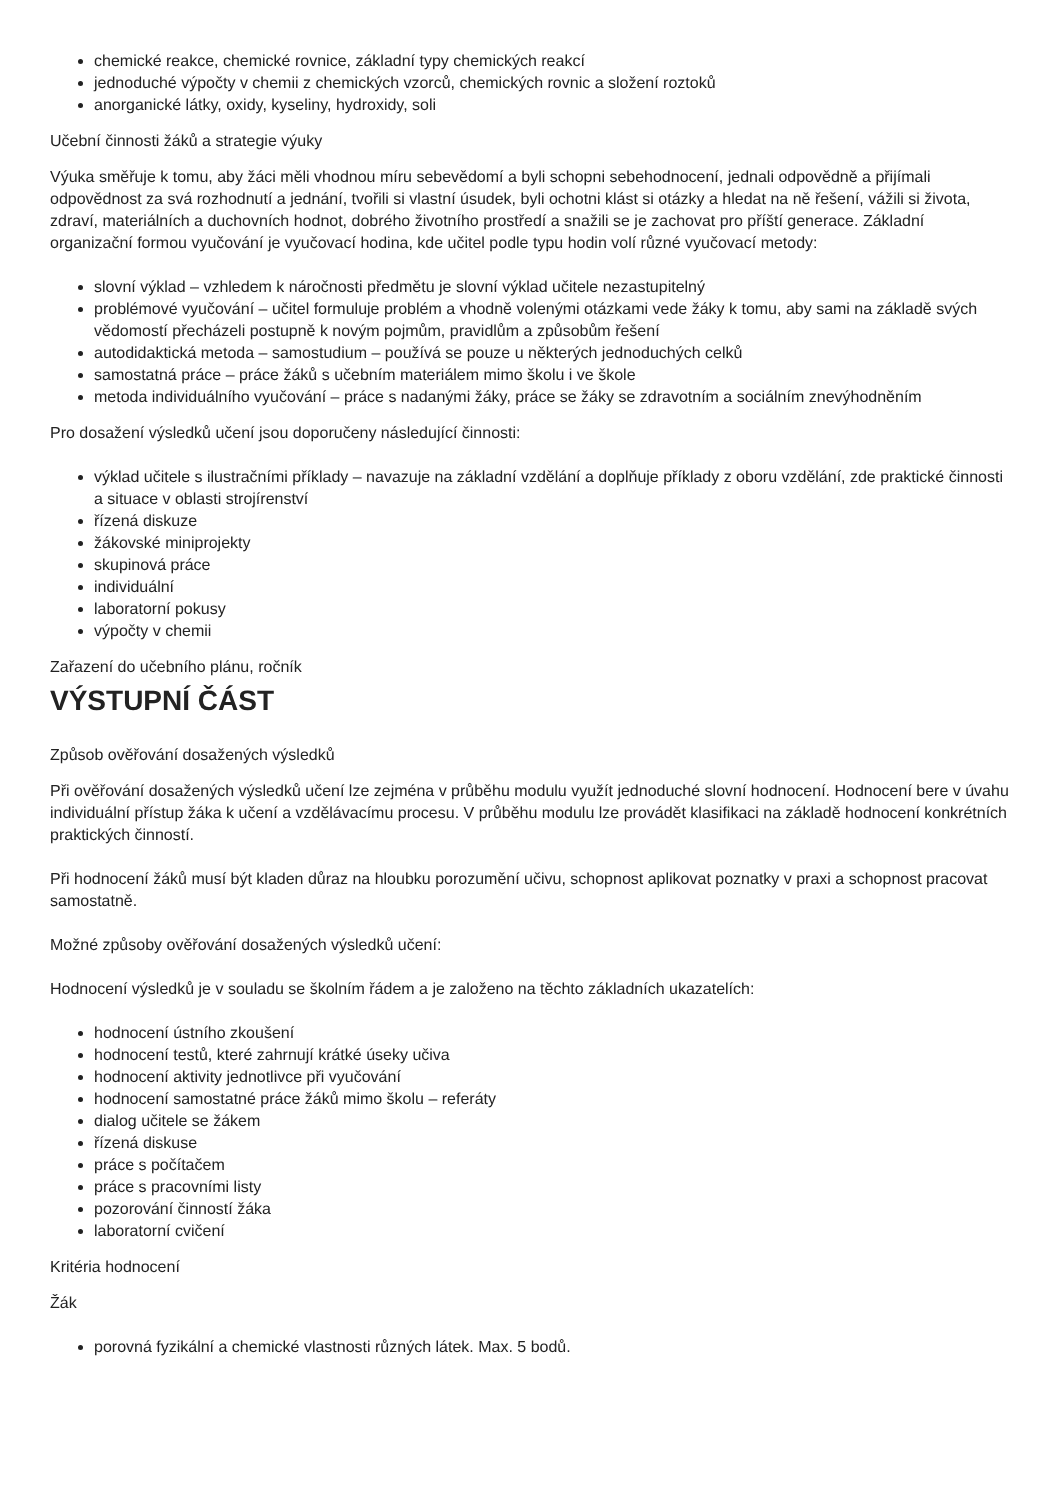chemické reakce, chemické rovnice, základní typy chemických reakcí
jednoduché výpočty v chemii z chemických vzorců, chemických rovnic a složení roztoků
anorganické látky, oxidy, kyseliny, hydroxidy, soli
Učební činnosti žáků a strategie výuky
Výuka směřuje k tomu, aby žáci měli vhodnou míru sebevědomí a byli schopni sebehodnocení, jednali odpovědně a přijímali odpovědnost za svá rozhodnutí a jednání, tvořili si vlastní úsudek, byli ochotni klást si otázky a hledat na ně řešení, vážili si života, zdraví, materiálních a duchovních hodnot, dobrého životního prostředí a snažili se je zachovat pro příští generace. Základní organizační formou vyučování je vyučovací hodina, kde učitel podle typu hodin volí různé vyučovací metody:
slovní výklad – vzhledem k náročnosti předmětu je slovní výklad učitele nezastupitelný
problémové vyučování – učitel formuluje problém a vhodně volenými otázkami vede žáky k tomu, aby sami na základě svých vědomostí přecházeli postupně k novým pojmům, pravidlům a způsobům řešení
autodidaktická metoda – samostudium – používá se pouze u některých jednoduchých celků
samostatná práce – práce žáků s učebním materiálem mimo školu i ve škole
metoda individuálního vyučování – práce s nadanými žáky, práce se žáky se zdravotním a sociálním znevýhodněním
Pro dosažení výsledků učení jsou doporučeny následující činnosti:
výklad učitele s ilustračními příklady – navazuje na základní vzdělání a doplňuje příklady z oboru vzdělání, zde praktické činnosti a situace v oblasti strojírenství
řízená diskuze
žákovské miniprojekty
skupinová práce
individuální
laboratorní pokusy
výpočty v chemii
Zařazení do učebního plánu, ročník
VÝSTUPNÍ ČÁST
Způsob ověřování dosažených výsledků
Při ověřování dosažených výsledků učení lze zejména v průběhu modulu využít jednoduché slovní hodnocení. Hodnocení bere v úvahu individuální přístup žáka k učení a vzdělávacímu procesu. V průběhu modulu lze provádět klasifikaci na základě hodnocení konkrétních praktických činností.
Při hodnocení žáků musí být kladen důraz na hloubku porozumění učivu, schopnost aplikovat poznatky v praxi a schopnost pracovat samostatně.
Možné způsoby ověřování dosažených výsledků učení:
Hodnocení výsledků je v souladu se školním řádem a je založeno na těchto základních ukazatelích:
hodnocení ústního zkoušení
hodnocení testů, které zahrnují krátké úseky učiva
hodnocení aktivity jednotlivce při vyučování
hodnocení samostatné práce žáků mimo školu – referáty
dialog učitele se žákem
řízená diskuse
práce s počítačem
práce s pracovními listy
pozorování činností žáka
laboratorní cvičení
Kritéria hodnocení
Žák
porovná fyzikální a chemické vlastnosti různých látek. Max. 5 bodů.